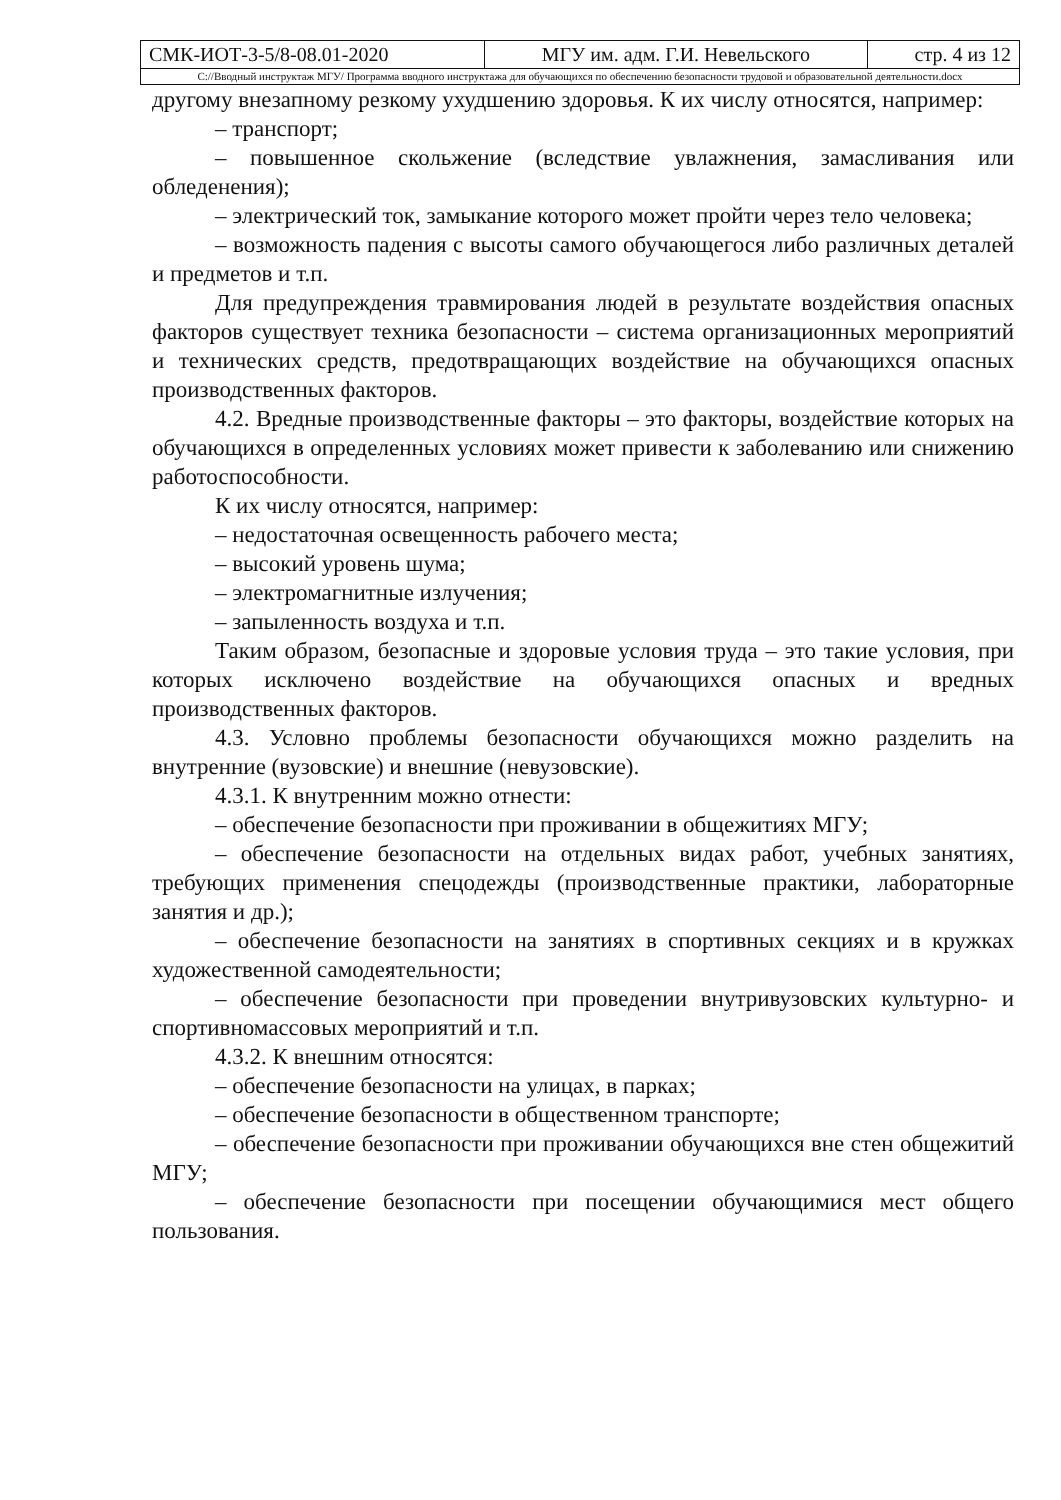| СМК-ИОТ-3-5/8-08.01-2020 | МГУ им. адм. Г.И. Невельского | стр. 4 из 12 |
| С://Вводный инструктаж МГУ/ Программа вводного инструктажа для обучающихся по обеспечению безопасности трудовой и образовательной деятельности.docx | | |
другому внезапному резкому ухудшению здоровья. К их числу относятся, например:
– транспорт;
– повышенное скольжение (вследствие увлажнения, замасливания или обледенения);
– электрический ток, замыкание которого может пройти через тело человека;
– возможность падения с высоты самого обучающегося либо различных деталей и предметов и т.п.
Для предупреждения травмирования людей в результате воздействия опасных факторов существует техника безопасности – система организационных мероприятий и технических средств, предотвращающих воздействие на обучающихся опасных производственных факторов.
4.2. Вредные производственные факторы – это факторы, воздействие которых на обучающихся в определенных условиях может привести к заболеванию или снижению работоспособности.
К их числу относятся, например:
– недостаточная освещенность рабочего места;
– высокий уровень шума;
– электромагнитные излучения;
– запыленность воздуха и т.п.
Таким образом, безопасные и здоровые условия труда – это такие условия, при которых исключено воздействие на обучающихся опасных и вредных производственных факторов.
4.3. Условно проблемы безопасности обучающихся можно разделить на внутренние (вузовские) и внешние (невузовские).
4.3.1. К внутренним можно отнести:
– обеспечение безопасности при проживании в общежитиях МГУ;
– обеспечение безопасности на отдельных видах работ, учебных занятиях, требующих применения спецодежды (производственные практики, лабораторные занятия и др.);
– обеспечение безопасности на занятиях в спортивных секциях и в кружках художественной самодеятельности;
– обеспечение безопасности при проведении внутривузовских культурно- и спортивномассовых мероприятий и т.п.
4.3.2. К внешним относятся:
– обеспечение безопасности на улицах, в парках;
– обеспечение безопасности в общественном транспорте;
– обеспечение безопасности при проживании обучающихся вне стен общежитий МГУ;
– обеспечение безопасности при посещении обучающимися мест общего пользования.